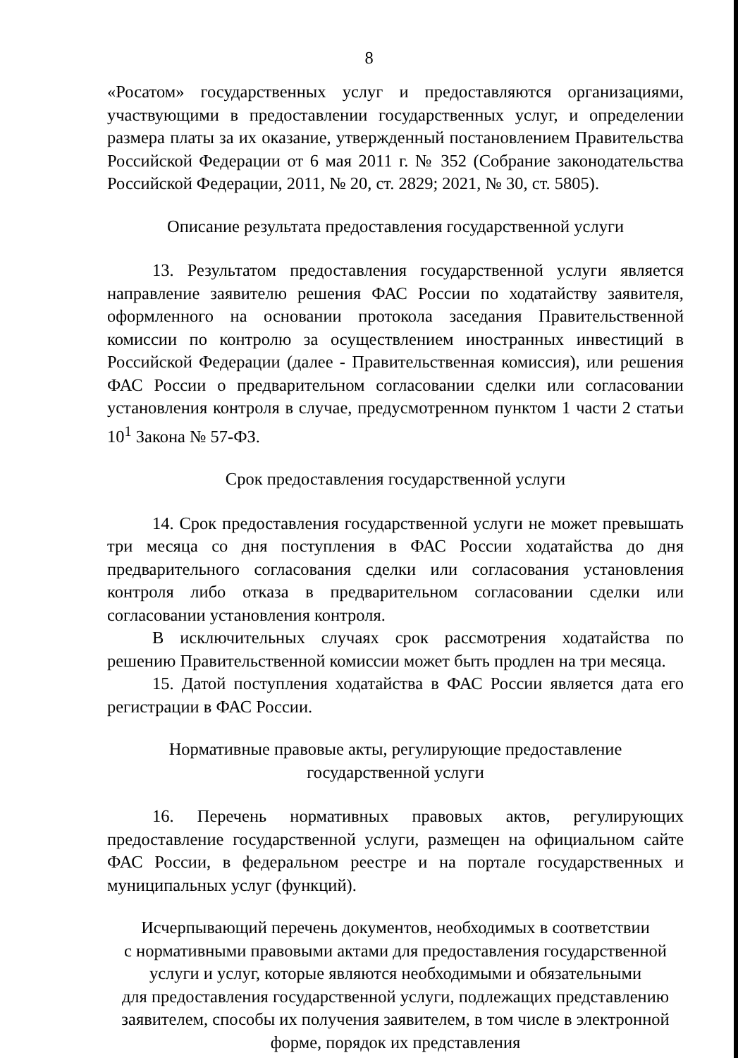8
«Росатом» государственных услуг и предоставляются организациями, участвующими в предоставлении государственных услуг, и определении размера платы за их оказание, утвержденный постановлением Правительства Российской Федерации от 6 мая 2011 г. № 352 (Собрание законодательства Российской Федерации, 2011, № 20, ст. 2829; 2021, № 30, ст. 5805).
Описание результата предоставления государственной услуги
13. Результатом предоставления государственной услуги является направление заявителю решения ФАС России по ходатайству заявителя, оформленного на основании протокола заседания Правительственной комиссии по контролю за осуществлением иностранных инвестиций в Российской Федерации (далее - Правительственная комиссия), или решения ФАС России о предварительном согласовании сделки или согласовании установления контроля в случае, предусмотренном пунктом 1 части 2 статьи 10<sup>1</sup> Закона № 57-ФЗ.
Срок предоставления государственной услуги
14. Срок предоставления государственной услуги не может превышать три месяца со дня поступления в ФАС России ходатайства до дня предварительного согласования сделки или согласования установления контроля либо отказа в предварительном согласовании сделки или согласовании установления контроля.
В исключительных случаях срок рассмотрения ходатайства по решению Правительственной комиссии может быть продлен на три месяца.
15. Датой поступления ходатайства в ФАС России является дата его регистрации в ФАС России.
Нормативные правовые акты, регулирующие предоставление
государственной услуги
16. Перечень нормативных правовых актов, регулирующих предоставление государственной услуги, размещен на официальном сайте ФАС России, в федеральном реестре и на портале государственных и муниципальных услуг (функций).
Исчерпывающий перечень документов, необходимых в соответствии
с нормативными правовыми актами для предоставления государственной
услуги и услуг, которые являются необходимыми и обязательными
для предоставления государственной услуги, подлежащих представлению
заявителем, способы их получения заявителем, в том числе в электронной
форме, порядок их представления